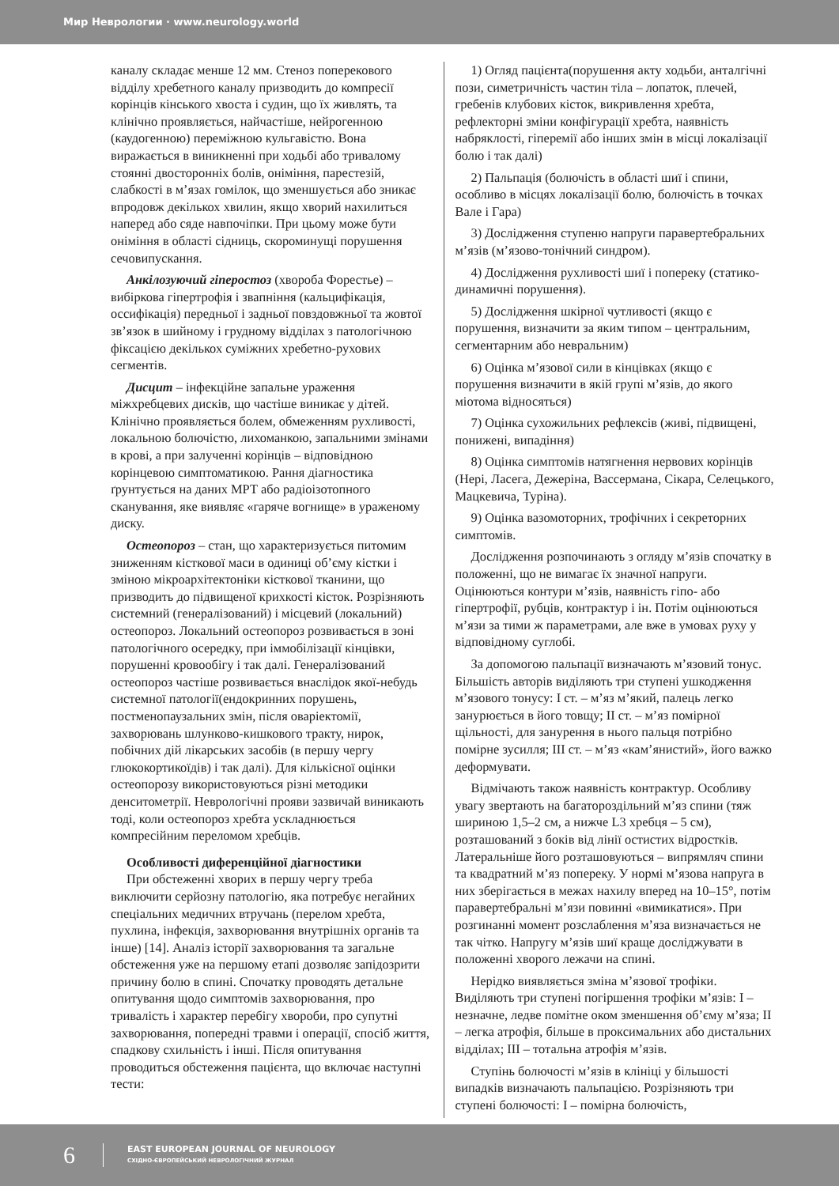Мир Неврологии · www.neurology.world
каналу складає менше 12 мм. Стеноз поперекового відділу хребетного каналу призводить до компресії корінців кінського хвоста і судин, що їх живлять, та клінічно проявляється, найчастіше, нейрогенною (каудогенною) переміжною кульгавістю. Вона виражається в виникненні при ходьбі або тривалому стоянні двосторонніх болів, оніміння, парестезій, слабкості в м’язах гомілок, що зменшується або зникає впродовж декількох хвилин, якщо хворий нахилиться наперед або сяде навпочіпки. При цьому може бути оніміння в області сідниць, скороминущі порушення сечовипускання.
Анкілозуючий гіперостоз (хвороба Форестье) – вибіркова гіпертрофія і звапніння (кальцифікація, оссифікація) передньої і задньої повздовжньої та жовтої зв’язок в шийному і грудному відділах з патологічною фіксацією декількох суміжних хребетно-рухових сегментів.
Дисцит – інфекційне запальне ураження міжхребцевих дисків, що частіше виникає у дітей. Клінічно проявляється болем, обмеженням рухливості, локальною болючістю, лихоманкою, запальними змінами в крові, а при залученні корінців – відповідною корінцевою симптоматикою. Рання діагностика ґрунтується на даних МРТ або радіоізотопного сканування, яке виявляє «гаряче вогнище» в ураженому диску.
Остеопороз – стан, що характеризується питомим зниженням кісткової маси в одиниці об’єму кістки і зміною мікроархітектоніки кісткової тканини, що призводить до підвищеної крихкості кісток. Розрізняють системний (генералізований) і місцевий (локальний) остеопороз. Локальний остеопороз розвивається в зоні патологічного осередку, при іммобілізації кінцівки, порушенні кровообігу і так далі. Генералізований остеопороз частіше розвивається внаслідок якої-небудь системної патології(ендокринних порушень, постменопаузальних змін, після оваріектомії, захворювань шлунково-кишкового тракту, нирок, побічних дій лікарських засобів (в першу чергу глюкокортикоїдів) і так далі). Для кількісної оцінки остеопорозу використовуються різні методики денситометрії. Неврологічні прояви зазвичай виникають тоді, коли остеопороз хребта ускладнюється компресійним переломом хребців.
Особливості диференційної діагностики
При обстеженні хворих в першу чергу треба виключити серйозну патологію, яка потребує негайних спеціальних медичних втручань (перелом хребта, пухлина, інфекція, захворювання внутрішніх органів та інше) [14]. Аналіз історії захворювання та загальне обстеження уже на першому етапі дозволяє запідозрити причину болю в спині. Спочатку проводять детальне опитування щодо симптомів захворювання, про тривалість і характер перебігу хвороби, про супутні захворювання, попередні травми і операції, спосіб життя, спадкову схильність і інші. Після опитування проводиться обстеження пацієнта, що включає наступні тести:
1) Огляд пацієнта(порушення акту ходьби, анталгічні пози, симетричність частин тіла – лопаток, плечей, гребенів клубових кісток, викривлення хребта, рефлекторні зміни конфігурації хребта, наявність набряклості, гіперемії або інших змін в місці локалізації болю і так далі)
2) Пальпація (болючість в області шиї і спини, особливо в місцях локалізації болю, болючість в точках Вале і Гара)
3) Дослідження ступеню напруги паравертебральних м’язів (м’язово-тонічний синдром).
4) Дослідження рухливості шиї і попереку (статико-динамичні порушення).
5) Дослідження шкірної чутливості (якщо є порушення, визначити за яким типом – центральним, сегментарним або невральним)
6) Оцінка м’язової сили в кінцівках (якщо є порушення визначити в якій групі м’язів, до якого міотома відносяться)
7) Оцінка сухожильних рефлексів (живі, підвищені, понижені, випадіння)
8) Оцінка симптомів натягнення нервових корінців (Нері, Ласега, Дежеріна, Вассермана, Сікара, Селецького, Мацкевича, Туріна).
9) Оцінка вазомоторних, трофічних і секреторних симптомів.
Дослідження розпочинають з огляду м’язів спочатку в положенні, що не вимагає їх значної напруги. Оцінюються контури м’язів, наявність гіпо- або гіпертрофії, рубців, контрактур і ін. Потім оцінюються м’язи за тими ж параметрами, але вже в умовах руху у відповідному суглобі.
За допомогою пальпації визначають м’язовий тонус. Більшість авторів виділяють три ступені ушкодження м’язового тонусу: I ст. – м’яз м’який, палець легко занурюється в його товщу; II ст. – м’яз помірної щільності, для занурення в нього пальця потрібно помірне зусилля; III ст. – м’яз «кам’янистий», його важко деформувати.
Відмічають також наявність контрактур. Особливу увагу звертають на багатороздільний м’яз спини (тяж шириною 1,5–2 см, а нижче L3 хребця – 5 см), розташований з боків від лінії остистих відростків. Латеральніше його розташовуються – випрямляч спини та квадратний м’яз попереку. У нормі м’язова напруга в них зберігається в межах нахилу вперед на 10–15°, потім паравертебральні м’язи повинні «вимикатися». При розгинанні момент розслаблення м’яза визначається не так чітко. Напругу м’язів шиї краще досліджувати в положенні хворого лежачи на спині.
Нерідко виявляється зміна м’язової трофіки. Виділяють три ступені погіршення трофіки м’язів: I – незначне, ледве помітне оком зменшення об’єму м’яза; II – легка атрофія, більше в проксимальних або дистальних відділах; III – тотальна атрофія м’язів.
Ступінь болючості м’язів в клініці у більшості випадків визначають пальпацією. Розрізняють три ступені болючості: I – помірна болючість,
6
EAST EUROPEAN JOURNAL OF NEUROLOGY
СХІДНО-ЄВРОПЕЙСЬКИЙ НЕВРОЛОГІЧНИЙ ЖУРНАЛ